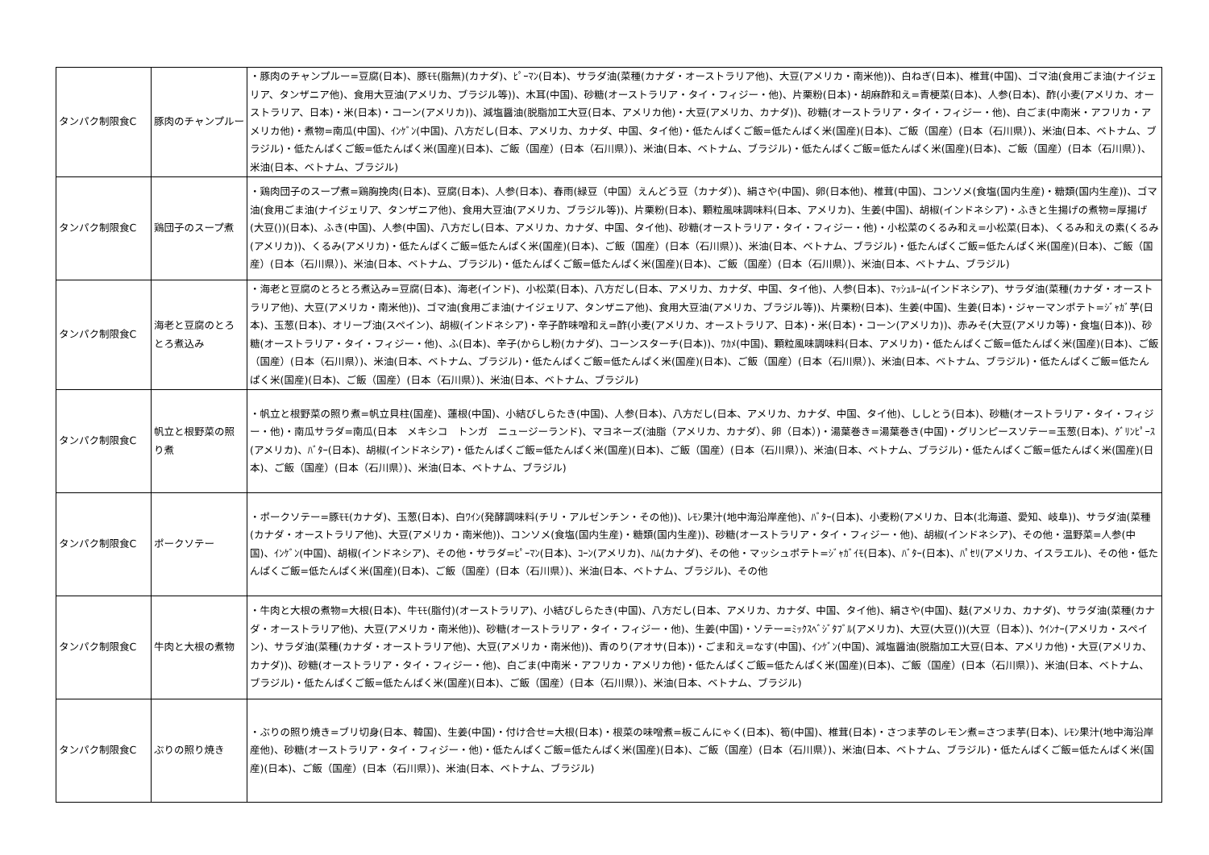| タンパク制限食C | 豚肉のチャンプルー | ・豚肉のチャンプルー=豆腐(日本)、豚ﾓﾓ(脂無)(カナダ)、ﾋﾟｰﾏﾝ(日本)、サラダ油(菜種(カナダ・オーストラリア他)、大豆(アメリカ・南米他))、白ねぎ(日本)、椎茸(中国)、ゴマ油(食用ごま油(ナイジェリア、タンザニア他)、食用大豆油(アメリカ、ブラジル等))、木耳(中国)、砂糖(オーストラリア・タイ・フィジー・他)、片栗粉(日本)・胡麻酢和え=青梗菜(日本)、人参(日本)、酢(小麦(アメリカ、オーストラリア、日本)・米(日本)・コーン(アメリカ))、減塩醤油(脱脂加工大豆(日本、アメリカ他)・大豆(アメリカ、カナダ))、砂糖(オーストラリア・タイ・フィジー・他)、白ごま(中南米・アフリカ・アメリカ他)・煮物=南瓜(中国)、ｲﾝｹﾞﾝ(中国)、八方だし(日本、アメリカ、カナダ、中国、タイ他)・低たんぱくご飯=低たんぱく米(国産)(日本)、ご飯（国産）(日本（石川県）)、米油(日本、ベトナム、ブラジル)・低たんぱくご飯=低たんぱく米(国産)(日本)、ご飯（国産）(日本（石川県）)、米油(日本、ベトナム、ブラジル)・低たんぱくご飯=低たんぱく米(国産)(日本)、ご飯（国産）(日本（石川県）)、米油(日本、ベトナム、ブラジル) |
| タンパク制限食C | 鶏団子のスープ煮 | ・鶏肉団子のスープ煮=鶏胸挽肉(日本)、豆腐(日本)、人参(日本)、春雨(緑豆（中国）えんどう豆（カナダ）)、絹さや(中国)、卵(日本他)、椎茸(中国)、コンソメ(食塩(国内生産)・糖類(国内生産))、ゴマ油(食用ごま油(ナイジェリア、タンザニア他)、食用大豆油(アメリカ、ブラジル等))、片栗粉(日本)、顆粒風味調味料(日本、アメリカ)、生姜(中国)、胡椒(インドネシア)・ふきと生揚げの煮物=厚揚げ(大豆())(日本)、ふき(中国)、人参(中国)、八方だし(日本、アメリカ、カナダ、中国、タイ他)、砂糖(オーストラリア・タイ・フィジー・他)・小松菜のくるみ和え=小松菜(日本)、くるみ和えの素(くるみ(アメリカ))、くるみ(アメリカ)・低たんぱくご飯=低たんぱく米(国産)(日本)、ご飯（国産）(日本（石川県）)、米油(日本、ベトナム、ブラジル)・低たんぱくご飯=低たんぱく米(国産)(日本)、ご飯（国産）(日本（石川県）)、米油(日本、ベトナム、ブラジル)・低たんぱくご飯=低たんぱく米(国産)(日本)、ご飯（国産）(日本（石川県）)、米油(日本、ベトナム、ブラジル) |
| タンパク制限食C | 海老と豆腐のとろとろ煮込み | ・海老と豆腐のとろとろ煮込み=豆腐(日本)、海老(インド)、小松菜(日本)、八方だし(日本、アメリカ、カナダ、中国、タイ他)、人参(日本)、ﾏｯｼｭﾙｰﾑ(インドネシア)、サラダ油(菜種(カナダ・オーストラリア他)、大豆(アメリカ・南米他))、ゴマ油(食用ごま油(ナイジェリア、タンザニア他)、食用大豆油(アメリカ、ブラジル等))、片栗粉(日本)、生姜(中国)、生姜(日本)・ジャーマンポテト=ｼﾞｬｶﾞ芋(日本)、玉葱(日本)、オリーブ油(スペイン)、胡椒(インドネシア)・辛子酢味噌和え=酢(小麦(アメリカ、オーストラリア、日本)・米(日本)・コーン(アメリカ))、赤みそ(大豆(アメリカ等)・食塩(日本))、砂糖(オーストラリア・タイ・フィジー・他)、ふ(日本)、辛子(からし粉(カナダ)、コーンスターチ(日本))、ﾜｶﾒ(中国)、顆粒風味調味料(日本、アメリカ)・低たんぱくご飯=低たんぱく米(国産)(日本)、ご飯（国産）(日本（石川県）)、米油(日本、ベトナム、ブラジル)・低たんぱくご飯=低たんぱく米(国産)(日本)、ご飯（国産）(日本（石川県）)、米油(日本、ベトナム、ブラジル)・低たんぱくご飯=低たんぱく米(国産)(日本)、ご飯（国産）(日本（石川県）)、米油(日本、ベトナム、ブラジル) |
| タンパク制限食C | 帆立と根野菜の照り煮 | ・帆立と根野菜の照り煮=帆立貝柱(国産)、蓮根(中国)、小結びしらたき(中国)、人参(日本)、八方だし(日本、アメリカ、カナダ、中国、タイ他)、ししとう(日本)、砂糖(オーストラリア・タイ・フィジー・他)・南瓜サラダ=南瓜(日本 メキシコ トンガ ニュージーランド)、マヨネーズ(油脂（アメリカ、カナダ）、卵（日本）)・湯葉巻き=湯葉巻き(中国)・グリンピースソテー=玉葱(日本)、ｸﾞﾘﾝﾋﾟｰｽ(アメリカ)、ﾊﾞﾀｰ(日本)、胡椒(インドネシア)・低たんぱくご飯=低たんぱく米(国産)(日本)、ご飯（国産）(日本（石川県）)、米油(日本、ベトナム、ブラジル)・低たんぱくご飯=低たんぱく米(国産)(日本)、ご飯（国産）(日本（石川県）)、米油(日本、ベトナム、ブラジル) |
| タンパク制限食C | ポークソテー | ・ポークソテー=豚ﾓﾓ(カナダ)、玉葱(日本)、白ﾜｲﾝ(発酵調味料(チリ・アルゼンチン・その他))、ﾚﾓﾝ果汁(地中海沿岸産他)、ﾊﾞﾀｰ(日本)、小麦粉(アメリカ、日本(北海道、愛知、岐阜))、サラダ油(菜種(カナダ・オーストラリア他)、大豆(アメリカ・南米他))、コンソメ(食塩(国内生産)・糖類(国内生産))、砂糖(オーストラリア・タイ・フィジー・他)、胡椒(インドネシア)、その他・温野菜=人参(中国)、ｲﾝｹﾞﾝ(中国)、胡椒(インドネシア)、その他・サラダ=ﾋﾟｰﾏﾝ(日本)、ｺｰﾝ(アメリカ)、ﾊﾑ(カナダ)、その他・マッシュポテト=ｼﾞｬｶﾞｲﾓ(日本)、ﾊﾞﾀｰ(日本)、ﾊﾟｾﾘ(アメリカ、イスラエル)、その他・低たんぱくご飯=低たんぱく米(国産)(日本)、ご飯（国産）(日本（石川県）)、米油(日本、ベトナム、ブラジル)、その他 |
| タンパク制限食C | 牛肉と大根の煮物 | ・牛肉と大根の煮物=大根(日本)、牛ﾓﾓ(脂付)(オーストラリア)、小結びしらたき(中国)、八方だし(日本、アメリカ、カナダ、中国、タイ他)、絹さや(中国)、麸(アメリカ、カナダ)、サラダ油(菜種(カナダ・オーストラリア他)、大豆(アメリカ・南米他))、砂糖(オーストラリア・タイ・フィジー・他)、生姜(中国)・ソテー=ﾐｯｸｽﾍﾞｼﾞﾀﾌﾞﾙ(アメリカ)、大豆(大豆())(大豆（日本）)、ｳｲﾝﾅｰ(アメリカ・スペイン)、サラダ油(菜種(カナダ・オーストラリア他)、大豆(アメリカ・南米他))、青のり(アオサ(日本))・ごま和え=なす(中国)、ｲﾝｹﾞﾝ(中国)、減塩醤油(脱脂加工大豆(日本、アメリカ他)・大豆(アメリカ、カナダ))、砂糖(オーストラリア・タイ・フィジー・他)、白ごま(中南米・アフリカ・アメリカ他)・低たんぱくご飯=低たんぱく米(国産)(日本)、ご飯（国産）(日本（石川県）)、米油(日本、ベトナム、ブラジル)・低たんぱくご飯=低たんぱく米(国産)(日本)、ご飯（国産）(日本（石川県）)、米油(日本、ベトナム、ブラジル) |
| タンパク制限食C | ぶりの照り焼き | ・ぶりの照り焼き=ブリ切身(日本、韓国)、生姜(中国)・付け合せ=大根(日本)・根菜の味噌煮=板こんにゃく(日本)、筍(中国)、椎茸(日本)・さつま芋のレモン煮=さつま芋(日本)、ﾚﾓﾝ果汁(地中海沿岸産他)、砂糖(オーストラリア・タイ・フィジー・他)・低たんぱくご飯=低たんぱく米(国産)(日本)、ご飯（国産）(日本（石川県）)、米油(日本、ベトナム、ブラジル)・低たんぱくご飯=低たんぱく米(国産)(日本)、ご飯（国産）(日本（石川県）)、米油(日本、ベトナム、ブラジル) |